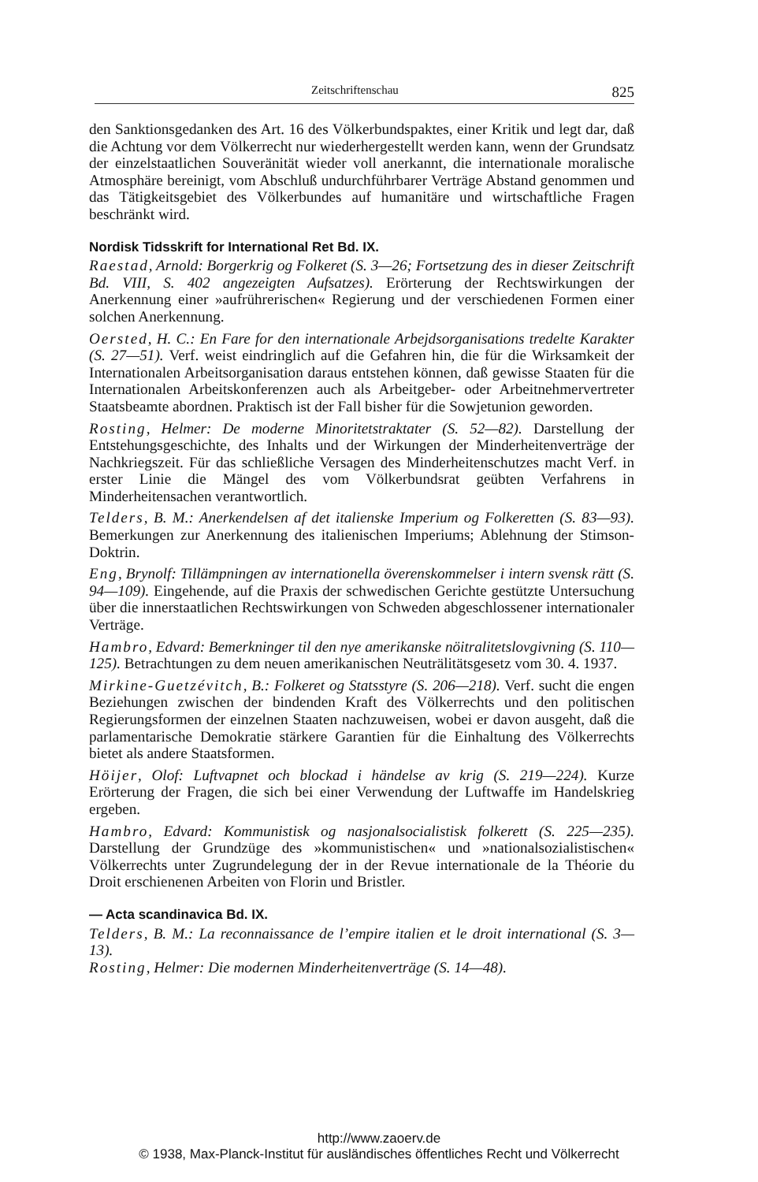Zeitschriftenschau 825
den Sanktionsgedanken des Art. 16 des Völkerbundspaktes, einer Kritik und legt dar, daß die Achtung vor dem Völkerrecht nur wiederhergestellt werden kann, wenn der Grundsatz der einzelstaatlichen Souveränität wieder voll anerkannt, die internationale moralische Atmosphäre bereinigt, vom Abschluß undurchführbarer Verträge Abstand genommen und das Tätigkeitsgebiet des Völkerbundes auf humanitäre und wirtschaftliche Fragen beschränkt wird.
Nordisk Tidsskrift for International Ret Bd. IX.
Raestad, Arnold: Borgerkrig og Folkeret (S. 3—26; Fortsetzung des in dieser Zeitschrift Bd. VIII, S. 402 angezeigten Aufsatzes). Erörterung der Rechtswirkungen der Anerkennung einer »aufrührerischen« Regierung und der verschiedenen Formen einer solchen Anerkennung.
Oersted, H. C.: En Fare for den internationale Arbejdsorganisations tredelte Karakter (S. 27—51). Verf. weist eindringlich auf die Gefahren hin, die für die Wirksamkeit der Internationalen Arbeitsorganisation daraus entstehen können, daß gewisse Staaten für die Internationalen Arbeitskonferenzen auch als Arbeitgeber- oder Arbeitnehmervertreter Staatsbeamte abordnen. Praktisch ist der Fall bisher für die Sowjetunion geworden.
Rosting, Helmer: De moderne Minoritetstraktater (S. 52—82). Darstellung der Entstehungsgeschichte, des Inhalts und der Wirkungen der Minderheitenverträge der Nachkriegszeit. Für das schließliche Versagen des Minderheitenschutzes macht Verf. in erster Linie die Mängel des vom Völkerbundsrat geübten Verfahrens in Minderheitensachen verantwortlich.
Telders, B. M.: Anerkendelsen af det italienske Imperium og Folkeretten (S. 83—93). Bemerkungen zur Anerkennung des italienischen Imperiums; Ablehnung der Stimson-Doktrin.
Eng, Brynolf: Tillämpningen av internationella överenskommelser i intern svensk rätt (S. 94—109). Eingehende, auf die Praxis der schwedischen Gerichte gestützte Untersuchung über die innerstaatlichen Rechtswirkungen von Schweden abgeschlossener internationaler Verträge.
Hambro, Edvard: Bemerkninger til den nye amerikanske nöitralitetslovgivning (S. 110—125). Betrachtungen zu dem neuen amerikanischen Neuträlitätsgesetz vom 30. 4. 1937.
Mirkine-Guetzévitch, B.: Folkeret og Statsstyre (S. 206—218). Verf. sucht die engen Beziehungen zwischen der bindenden Kraft des Völkerrechts und den politischen Regierungsformen der einzelnen Staaten nachzuweisen, wobei er davon ausgeht, daß die parlamentarische Demokratie stärkere Garantien für die Einhaltung des Völkerrechts bietet als andere Staatsformen.
Höijer, Olof: Luftvapnet och blockad i händelse av krig (S. 219—224). Kurze Erörterung der Fragen, die sich bei einer Verwendung der Luftwaffe im Handelskrieg ergeben.
Hambro, Edvard: Kommunistisk og nasjonalsocialistisk folkerett (S. 225—235). Darstellung der Grundzüge des »kommunistischen« und »nationalsozialistischen« Völkerrechts unter Zugrundelegung der in der Revue internationale de la Théorie du Droit erschienenen Arbeiten von Florin und Bristler.
— Acta scandinavica Bd. IX.
Telders, B. M.: La reconnaissance de l’empire italien et le droit international (S. 3—13).
Rosting, Helmer: Die modernen Minderheitenverträge (S. 14—48).
http://www.zaoerv.de
© 1938, Max-Planck-Institut für ausländisches öffentliches Recht und Völkerrecht